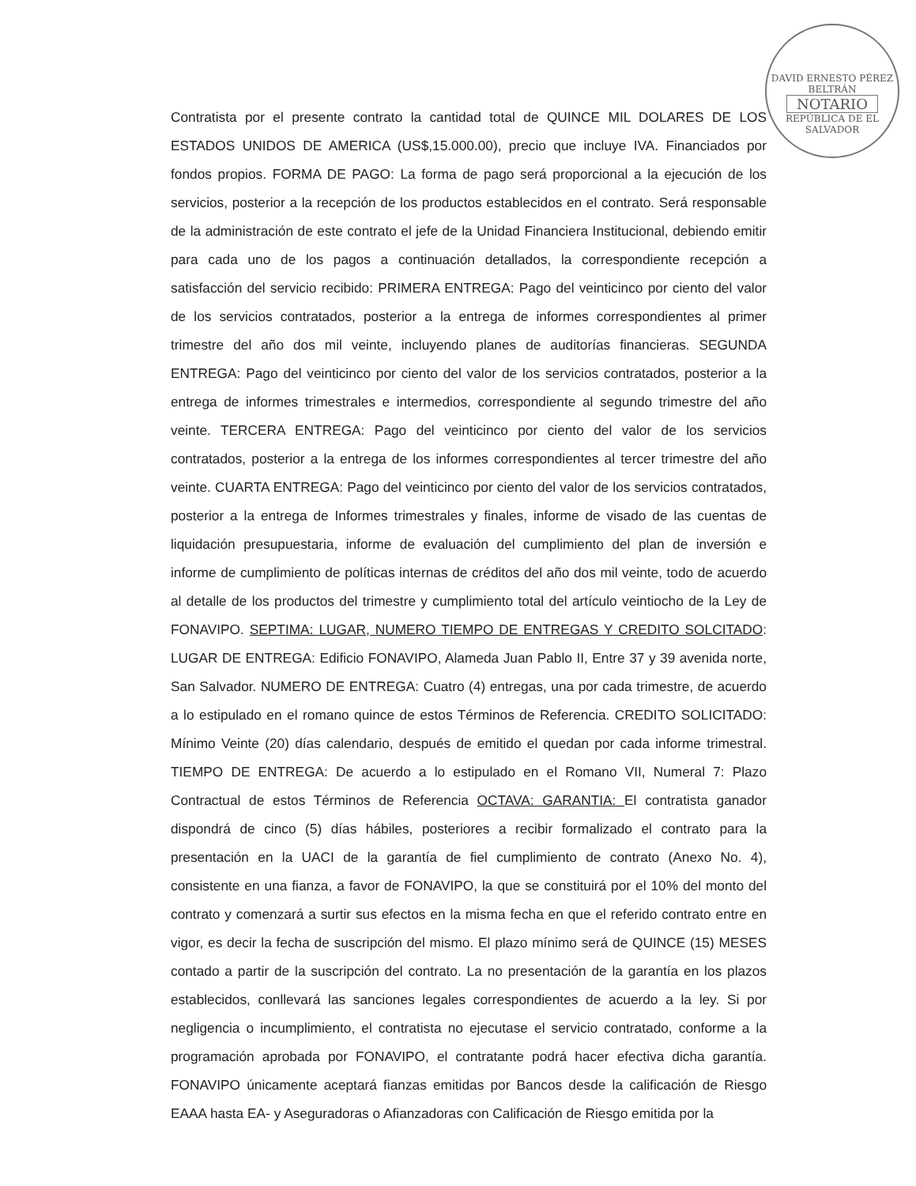DAVID ERNESTO PÉREZ BELTRÁN
NOTARIO
REPÚBLICA DE EL SALVADOR
Contratista por el presente contrato la cantidad total de QUINCE MIL DOLARES DE LOS ESTADOS UNIDOS DE AMERICA (US$,15.000.00), precio que incluye IVA. Financiados por fondos propios. FORMA DE PAGO: La forma de pago será proporcional a la ejecución de los servicios, posterior a la recepción de los productos establecidos en el contrato. Será responsable de la administración de este contrato el jefe de la Unidad Financiera Institucional, debiendo emitir para cada uno de los pagos a continuación detallados, la correspondiente recepción a satisfacción del servicio recibido: PRIMERA ENTREGA: Pago del veinticinco por ciento del valor de los servicios contratados, posterior a la entrega de informes correspondientes al primer trimestre del año dos mil veinte, incluyendo planes de auditorías financieras. SEGUNDA ENTREGA: Pago del veinticinco por ciento del valor de los servicios contratados, posterior a la entrega de informes trimestrales e intermedios, correspondiente al segundo trimestre del año veinte. TERCERA ENTREGA: Pago del veinticinco por ciento del valor de los servicios contratados, posterior a la entrega de los informes correspondientes al tercer trimestre del año veinte. CUARTA ENTREGA: Pago del veinticinco por ciento del valor de los servicios contratados, posterior a la entrega de Informes trimestrales y finales, informe de visado de las cuentas de liquidación presupuestaria, informe de evaluación del cumplimiento del plan de inversión e informe de cumplimiento de políticas internas de créditos del año dos mil veinte, todo de acuerdo al detalle de los productos del trimestre y cumplimiento total del artículo veintiocho de la Ley de FONAVIPO. SEPTIMA: LUGAR, NUMERO TIEMPO DE ENTREGAS Y CREDITO SOLCITADO: LUGAR DE ENTREGA: Edificio FONAVIPO, Alameda Juan Pablo II, Entre 37 y 39 avenida norte, San Salvador. NUMERO DE ENTREGA: Cuatro (4) entregas, una por cada trimestre, de acuerdo a lo estipulado en el romano quince de estos Términos de Referencia. CREDITO SOLICITADO: Mínimo Veinte (20) días calendario, después de emitido el quedan por cada informe trimestral. TIEMPO DE ENTREGA: De acuerdo a lo estipulado en el Romano VII, Numeral 7: Plazo Contractual de estos Términos de Referencia OCTAVA: GARANTIA: El contratista ganador dispondrá de cinco (5) días hábiles, posteriores a recibir formalizado el contrato para la presentación en la UACI de la garantía de fiel cumplimiento de contrato (Anexo No. 4), consistente en una fianza, a favor de FONAVIPO, la que se constituirá por el 10% del monto del contrato y comenzará a surtir sus efectos en la misma fecha en que el referido contrato entre en vigor, es decir la fecha de suscripción del mismo. El plazo mínimo será de QUINCE (15) MESES contado a partir de la suscripción del contrato. La no presentación de la garantía en los plazos establecidos, conllevará las sanciones legales correspondientes de acuerdo a la ley. Si por negligencia o incumplimiento, el contratista no ejecutase el servicio contratado, conforme a la programación aprobada por FONAVIPO, el contratante podrá hacer efectiva dicha garantía. FONAVIPO únicamente aceptará fianzas emitidas por Bancos desde la calificación de Riesgo EAAA hasta EA- y Aseguradoras o Afianzadoras con Calificación de Riesgo emitida por la